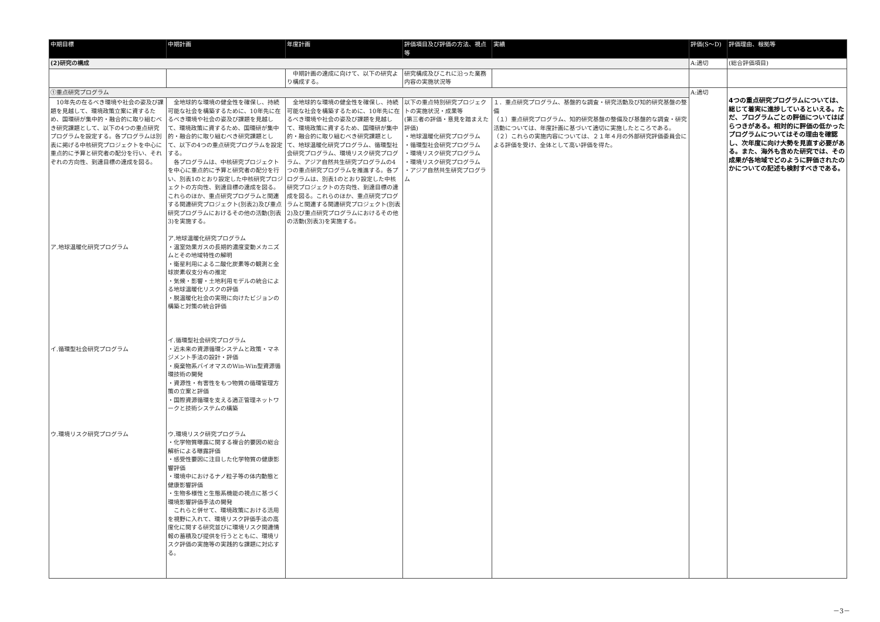| 中期目標 | 中期計画 | 年度計画 | 評価項目及び評価の方法、視点等 | 実績 | 評価(S〜D) | 評価理由、根拠等 |
| --- | --- | --- | --- | --- | --- | --- |
| (2)研究の構成 | | | | | A:適切 | (総合評価項目) |
| | | 中期計画の達成に向けて、以下の研究より構成する。 | 研究構成及びこれに沿った業務内容の実施状況等 | | | |
| ①重点研究プログラム | | | | | A:適切 | 4つの重点研究プログラムについては、総じて着実に進捗しているといえる。ただ、プログラムごとの評価についてはばらつきがある。相対的に評価の低かったプログラムについてはその理由を確認し、次年度に向け大勢を見直す必要がある。また、海外も含めた研究では、その成果が各地域でどのように評価されたのかについての記述も検討すべきである。 |
| 10年先の在るべき環境や社会の姿及び課題を見越して、環境政策立案に資するため、国環研が集中的・融合的に取り組むべき研究課題として、以下の4つの重点研究プログラムを設定する。各プログラムは別表に掲げる中核研究プロジェクトを中心に重点的に予算と研究者の配分を行い、それぞれの方向性、到達目標の達成を図る。 ア.地球温暖化研究プログラム イ.循環型社会研究プログラム ウ.環境リスク研究プログラム | 全地球的な環境の健全性を確保し、持続可能な社会を構築するために、10年先に在るべき環境や社会の姿及び課題を見越して、環境政策に資するため、国環研が集中的・融合的に取り組むべき研究課題として、以下の4つの重点研究プログラムを設定する。 各プログラムは、中核研究プロジェクトを中心に重点的に予算と研究者の配分を行い、別表1のとおり設定した中核研究プロジェクトの方向性、到達目標の達成を図る。これらのほか、重点研究プログラムと関連する関連研究プロジェクト(別表2)及び重点研究プログラムにおけるその他の活動(別表3)を実施する。 ア.地球温暖化研究プログラム ・温室効果ガスの長期的濃度変動メカニズムとその地域特性の解明 ・衛星利用による二酸化炭素等の観測と全球炭素収支分布の推定 ・気候・影響・土地利用モデルの統合による地球温暖化リスクの評価 ・脱温暖化社会の実現に向けたビジョンの構築と対策の統合評価 イ.循環型社会研究プログラム ・近未来の資源循環システムと政策・マネジメント手法の設計・評価 ・廃棄物系バイオマスのWin-Win型資源循環技術の開発 ・資源性・有害性をもつ物質の循環管理方策の立案と評価 ・国際資源循環を支える適正管理ネットワークと技術システムの構築 ウ.環境リスク研究プログラム ・化学物質曝露に関する複合的要因の総合解析による曝露評価 ・感受性要因に注目した化学物質の健康影響評価 ・環境中におけるナノ粒子等の体内動態と健康影響評価 ・生物多様性と生態系機能の視点に基づく環境影響評価手法の開発 これらと併せて、環境政策における活用を視野に入れて、環境リスク評価手法の高度化に関する研究並びに環境リスク関連情報の蓄積及び提供を行うとともに、環境リスク評価の実施等の実践的な課題に対応する。 | 全地球的な環境の健全性を確保し、持続可能な社会を構築するために、10年先に在るべき環境や社会の姿及び課題を見越して、環境政策に資するため、国環研が集中的・融合的に取り組むべき研究課題として、地球温暖化研究プログラム、循環型社会研究プログラム、環境リスク研究プログラム、アジア自然共生研究プログラムの4つの重点研究プログラムを推進する。各プログラムは、別表1のとおり設定した中核研究プロジェクトの方向性、到達目標の達成を図る。これらのほか、重点研究プログラムと関連する関連研究プロジェクト(別表2)及び重点研究プログラムにおけるその他の活動(別表3)を実施する。 | 以下の重点特別研究プロジェクトの実施状況・成果等 (第三者の評価・意見を踏まえた評価) ・地球温暖化研究プログラム ・循環型社会研究プログラム ・環境リスク研究プログラム ・環境リスク研究プログラム ・アジア自然共生研究プログラム | １．重点研究プログラム、基盤的な調査・研究活動及び知的研究基盤の整備 （１）重点研究プログラム、知的研究基盤の整備及び基盤的な調査・研究活動については、年度計画に基づいて適切に実施したところである。 （２）これらの実施内容については、２１年４月の外部研究評価委員会による評価を受け、全体として高い評価を得た。 | | |
－3－